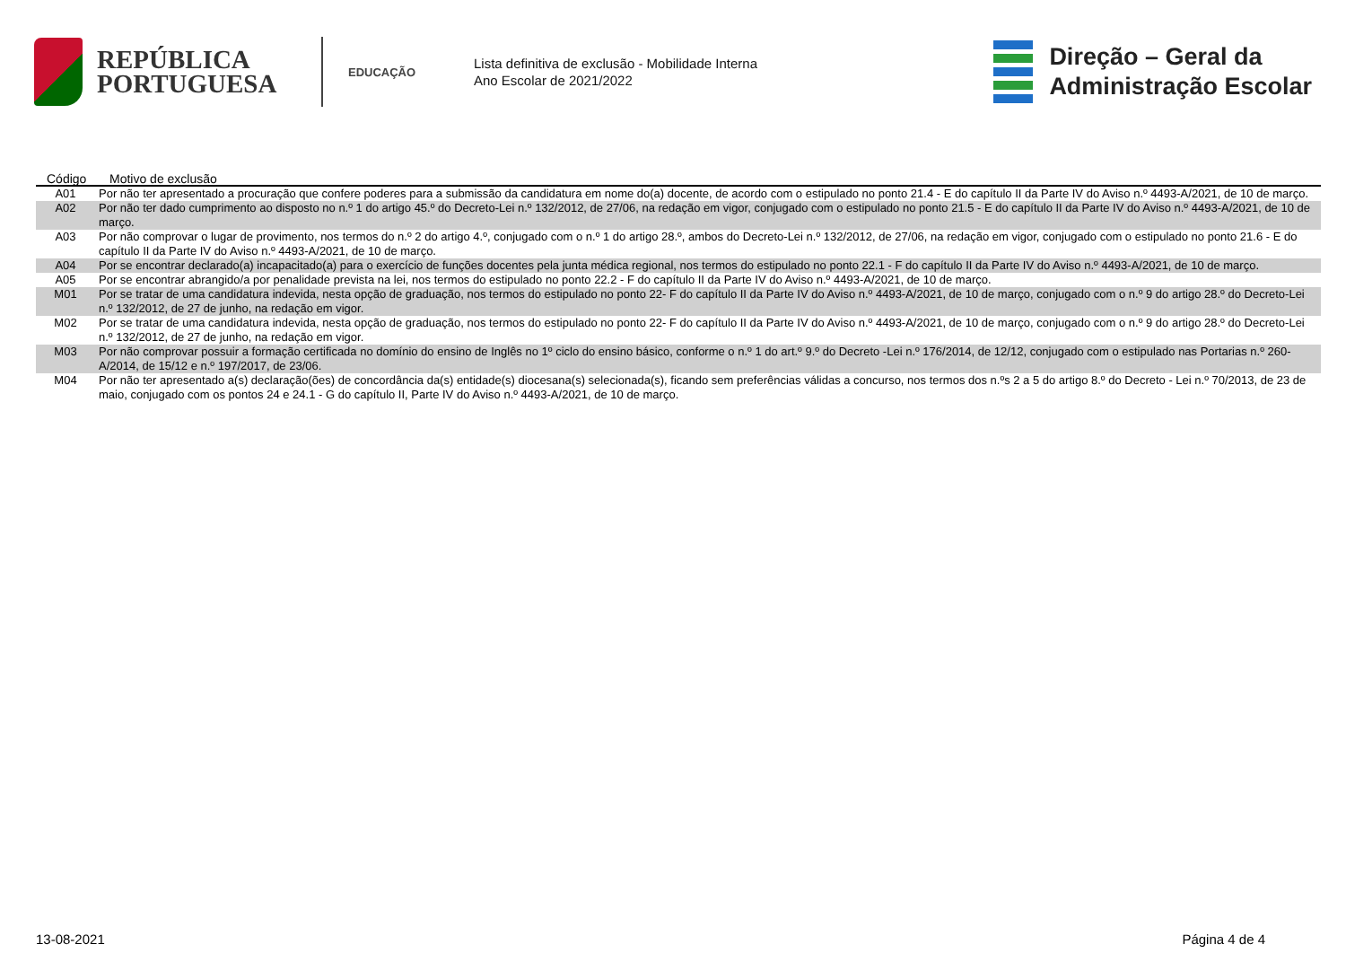REPÚBLICA
PORTUGUESA
EDUCAÇÃO
Lista definitiva de exclusão - Mobilidade Interna
Ano Escolar de 2021/2022
Direção – Geral da
Administração Escolar
| Código | Motivo de exclusão |
| --- | --- |
| A01 | Por não ter apresentado a procuração que confere poderes para a submissão da candidatura em nome do(a) docente, de acordo com o estipulado no ponto 21.4 - E do capítulo II da Parte IV do Aviso n.º 4493-A/2021, de 10 de março. |
| A02 | Por não ter dado cumprimento ao disposto no n.º 1 do artigo 45.º do Decreto-Lei n.º 132/2012, de 27/06, na redação em vigor, conjugado com o estipulado no ponto 21.5 - E do capítulo II da Parte IV do Aviso n.º 4493-A/2021, de 10 de março. |
| A03 | Por não comprovar o lugar de provimento, nos termos do n.º 2 do artigo 4.º, conjugado com o n.º 1 do artigo 28.º, ambos do Decreto-Lei n.º 132/2012, de 27/06, na redação em vigor, conjugado com o estipulado no ponto 21.6 - E do capítulo II da Parte IV do Aviso n.º 4493-A/2021, de 10 de março. |
| A04 | Por se encontrar declarado(a) incapacitado(a) para o exercício de funções docentes pela junta médica regional, nos termos do estipulado no ponto 22.1 - F do capítulo II da Parte IV do Aviso n.º 4493-A/2021, de 10 de março. |
| A05 | Por se encontrar abrangido/a por penalidade prevista na lei, nos termos do estipulado no ponto 22.2 - F do capítulo II da Parte IV do Aviso n.º 4493-A/2021, de 10 de março. |
| M01 | Por se tratar de uma candidatura indevida, nesta opção de graduação, nos termos do estipulado no ponto 22- F do capítulo II da Parte IV do Aviso n.º 4493-A/2021, de 10 de março, conjugado com o n.º 9 do artigo 28.º do Decreto-Lei n.º 132/2012, de 27 de junho, na redação em vigor. |
| M02 | Por se tratar de uma candidatura indevida, nesta opção de graduação, nos termos do estipulado no ponto 22- F do capítulo II da Parte IV do Aviso n.º 4493-A/2021, de 10 de março, conjugado com o n.º 9 do artigo 28.º do Decreto-Lei n.º 132/2012, de 27 de junho, na redação em vigor. |
| M03 | Por não comprovar possuir a formação certificada no domínio do ensino de Inglês no 1º ciclo do ensino básico, conforme o n.º 1 do art.º 9.º do Decreto -Lei n.º 176/2014, de 12/12, conjugado com o estipulado nas Portarias n.º 260-A/2014, de 15/12 e n.º 197/2017, de 23/06. |
| M04 | Por não ter apresentado a(s) declaração(ões) de concordância da(s) entidade(s) diocesana(s) selecionada(s), ficando sem preferências válidas a concurso, nos termos dos n.ºs 2 a 5 do artigo 8.º do Decreto - Lei n.º 70/2013, de 23 de maio, conjugado com os pontos 24 e 24.1 - G do capítulo II, Parte IV do Aviso n.º 4493-A/2021, de 10 de março. |
13-08-2021 Página 4 de 4